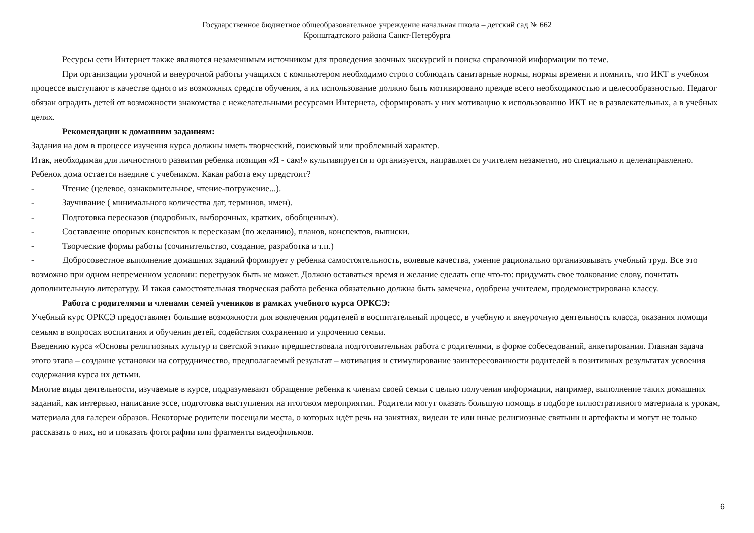Государственное бюджетное общеобразовательное учреждение начальная школа – детский сад № 662
Кронштадтского района Санкт-Петербурга
Ресурсы сети Интернет также являются незаменимым источником для проведения заочных экскурсий и поиска справочной информации по теме.
При организации урочной и внеурочной работы учащихся с компьютером необходимо строго соблюдать санитарные нормы, нормы времени и помнить, что ИКТ в учебном процессе выступают в качестве одного из возможных средств обучения, а их использование должно быть мотивировано прежде всего необходимостью и целесообразностью. Педагог обязан оградить детей от возможности знакомства с нежелательными ресурсами Интернета, сформировать у них мотивацию к использованию ИКТ не в развлекательных, а в учебных целях.
Рекомендации к домашним заданиям:
Задания на дом в процессе изучения курса должны иметь творческий, поисковый или проблемный характер.
Итак, необходимая для личностного развития ребенка позиция «Я - сам!» культивируется и организуется, направляется учителем незаметно, но специально и целенаправленно.
Ребенок дома остается наедине с учебником. Какая работа ему предстоит?
- Чтение (целевое, ознакомительное, чтение-погружение...).
- Заучивание ( минимального количества дат, терминов, имен).
- Подготовка пересказов (подробных, выборочных, кратких, обобщенных).
- Составление опорных конспектов к пересказам (по желанию), планов, конспектов, выписки.
- Творческие формы работы (сочинительство, создание, разработка и т.п.)
- Добросовестное выполнение домашних заданий формирует у ребенка самостоятельность, волевые качества, умение рационально организовывать учебный труд. Все это возможно при одном непременном условии: перегрузок быть не может. Должно оставаться время и желание сделать еще что-то: придумать свое толкование слову, почитать дополнительную литературу. И такая самостоятельная творческая работа ребенка обязательно должна быть замечена, одобрена учителем, продемонстрирована классу.
Работа с родителями и членами семей учеников в рамках учебного курса ОРКСЭ:
Учебный курс ОРКСЭ предоставляет большие возможности для вовлечения родителей в воспитательный процесс, в учебную и внеурочную деятельность класса, оказания помощи семьям в вопросах воспитания и обучения детей, содействия сохранению и упрочению семьи.
Введению курса «Основы религиозных культур и светской этики» предшествовала подготовительная работа с родителями, в форме собеседований, анкетирования. Главная задача этого этапа – создание установки на сотрудничество, предполагаемый результат – мотивация и стимулирование заинтересованности родителей в позитивных результатах усвоения содержания курса их детьми.
Многие виды деятельности, изучаемые в курсе, подразумевают обращение ребенка к членам своей семьи с целью получения информации, например, выполнение таких домашних заданий, как интервью, написание эссе, подготовка выступления на итоговом мероприятии. Родители могут оказать большую помощь в подборе иллюстративного материала к урокам, материала для галереи образов. Некоторые родители посещали места, о которых идёт речь на занятиях, видели те или иные религиозные святыни и артефакты и могут не только рассказать о них, но и показать фотографии или фрагменты видеофильмов.
6